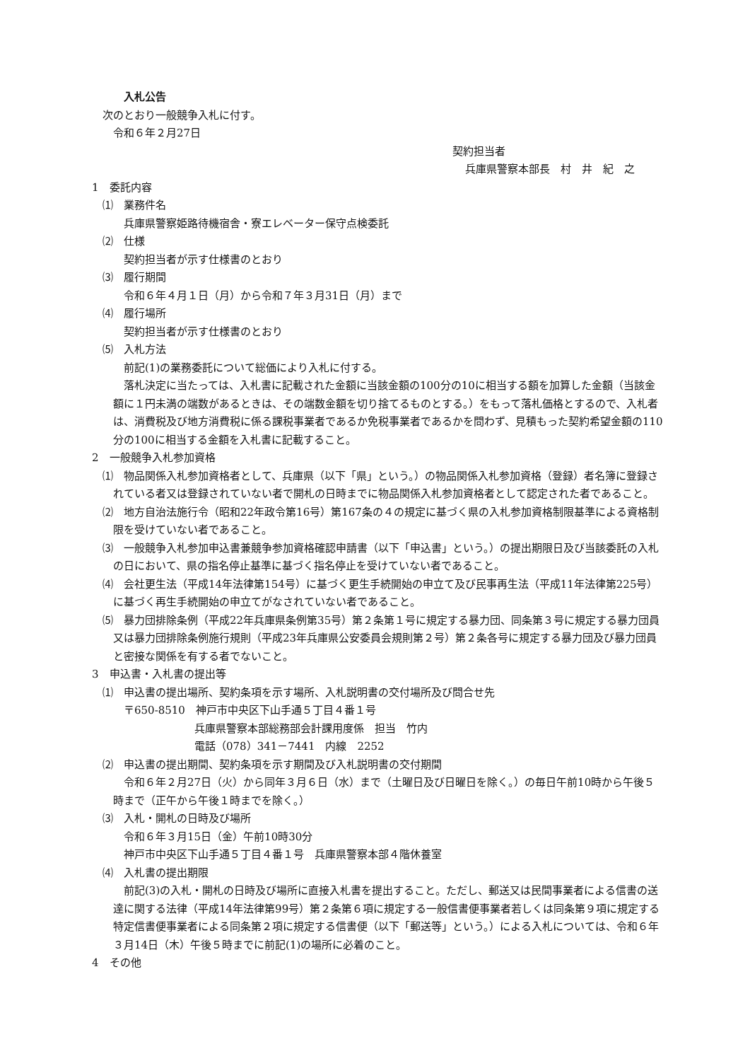入札公告
次のとおり一般競争入札に付す。
令和６年２月27日
契約担当者
兵庫県警察本部長　村　井　紀　之
1　委託内容
⑴　業務件名
兵庫県警察姫路待機宿舎・寮エレベーター保守点検委託
⑵　仕様
契約担当者が示す仕様書のとおり
⑶　履行期間
令和６年４月１日（月）から令和７年３月31日（月）まで
⑷　履行場所
契約担当者が示す仕様書のとおり
⑸　入札方法
前記(1)の業務委託について総価により入札に付する。
落札決定に当たっては、入札書に記載された金額に当該金額の100分の10に相当する額を加算した金額（当該金額に１円未満の端数があるときは、その端数金額を切り捨てるものとする。）をもって落札価格とするので、入札者は、消費税及び地方消費税に係る課税事業者であるか免税事業者であるかを問わず、見積もった契約希望金額の110分の100に相当する金額を入札書に記載すること。
2　一般競争入札参加資格
⑴　物品関係入札参加資格者として、兵庫県（以下「県」という。）の物品関係入札参加資格（登録）者名簿に登録されている者又は登録されていない者で開札の日時までに物品関係入札参加資格者として認定された者であること。
⑵　地方自治法施行令（昭和22年政令第16号）第167条の４の規定に基づく県の入札参加資格制限基準による資格制限を受けていない者であること。
⑶　一般競争入札参加申込書兼競争参加資格確認申請書（以下「申込書」という。）の提出期限日及び当該委託の入札の日において、県の指名停止基準に基づく指名停止を受けていない者であること。
⑷　会社更生法（平成14年法律第154号）に基づく更生手続開始の申立て及び民事再生法（平成11年法律第225号）に基づく再生手続開始の申立てがなされていない者であること。
⑸　暴力団排除条例（平成22年兵庫県条例第35号）第２条第１号に規定する暴力団、同条第３号に規定する暴力団員又は暴力団排除条例施行規則（平成23年兵庫県公安委員会規則第２号）第２条各号に規定する暴力団及び暴力団員と密接な関係を有する者でないこと。
3　申込書・入札書の提出等
⑴　申込書の提出場所、契約条項を示す場所、入札説明書の交付場所及び問合せ先
〒650-8510　神戸市中央区下山手通５丁目４番１号
兵庫県警察本部総務部会計課用度係　担当　竹内
電話（078）341－7441　内線　2252
⑵　申込書の提出期間、契約条項を示す期間及び入札説明書の交付期間
令和６年２月27日（火）から同年３月６日（水）まで（土曜日及び日曜日を除く。）の毎日午前10時から午後５時まで（正午から午後１時までを除く。）
⑶　入札・開札の日時及び場所
令和６年３月15日（金）午前10時30分
神戸市中央区下山手通５丁目４番１号　兵庫県警察本部４階休養室
⑷　入札書の提出期限
前記(3)の入札・開札の日時及び場所に直接入札書を提出すること。ただし、郵送又は民間事業者による信書の送達に関する法律（平成14年法律第99号）第２条第６項に規定する一般信書便事業者若しくは同条第９項に規定する特定信書便事業者による同条第２項に規定する信書便（以下「郵送等」という。）による入札については、令和６年３月14日（木）午後５時までに前記(1)の場所に必着のこと。
4　その他